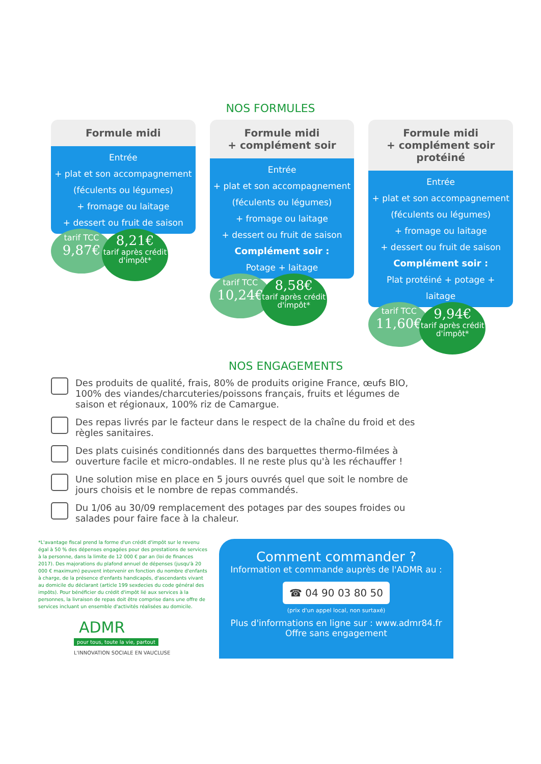NOS FORMULES
Formule midi
Entrée
+ plat et son accompagnement (féculents ou légumes)
+ fromage ou laitage
+ dessert ou fruit de saison
tarif TCC
9,87€
8,21€
tarif après crédit d'impôt*
Formule midi
+ complément soir
Entrée
+ plat et son accompagnement (féculents ou légumes)
+ fromage ou laitage
+ dessert ou fruit de saison
Complément soir :
Potage + laitage
tarif TCC
10,24€
8,58€
tarif après crédit d'impôt*
Formule midi
+ complément soir protéiné
Entrée
+ plat et son accompagnement (féculents ou légumes)
+ fromage ou laitage
+ dessert ou fruit de saison
Complément soir :
Plat protéiné + potage + laitage
tarif TCC
11,60€
9,94€
tarif après crédit d'impôt*
NOS ENGAGEMENTS
Des produits de qualité, frais, 80% de produits origine France, œufs BIO, 100% des viandes/charcuteries/poissons français, fruits et légumes de saison et régionaux, 100% riz de Camargue.
Des repas livrés par le facteur dans le respect de la chaîne du froid et des règles sanitaires.
Des plats cuisinés conditionnés dans des barquettes thermo-filmées à ouverture facile et micro-ondables. Il ne reste plus qu'à les réchauffer !
Une solution mise en place en 5 jours ouvrés quel que soit le nombre de jours choisis et le nombre de repas commandés.
Du 1/06 au 30/09 remplacement des potages par des soupes froides ou salades pour faire face à la chaleur.
*L'avantage fiscal prend la forme d'un crédit d'impôt sur le revenu égal à 50 % des dépenses engagées pour des prestations de services à la personne, dans la limite de 12 000 € par an (loi de finances 2017). Des majorations du plafond annuel de dépenses (jusqu'à 20 000 € maximum) peuvent intervenir en fonction du nombre d'enfants à charge, de la présence d'enfants handicapés, d'ascendants vivant au domicile du déclarant (article 199 sexdecies du code général des impôts). Pour bénéficier du crédit d'impôt lié aux services à la personnes, la livraison de repas doit être comprise dans une offre de services incluant un ensemble d'activités réalisées au domicile.
ADMR
pour tous, toute la vie, partout
L'INNOVATION SOCIALE EN VAUCLUSE
Comment commander ?
Information et commande auprès de l'ADMR au :
☎ 04 90 03 80 50
(prix d'un appel local, non surtaxé)
Plus d'informations en ligne sur : www.admr84.fr
Offre sans engagement